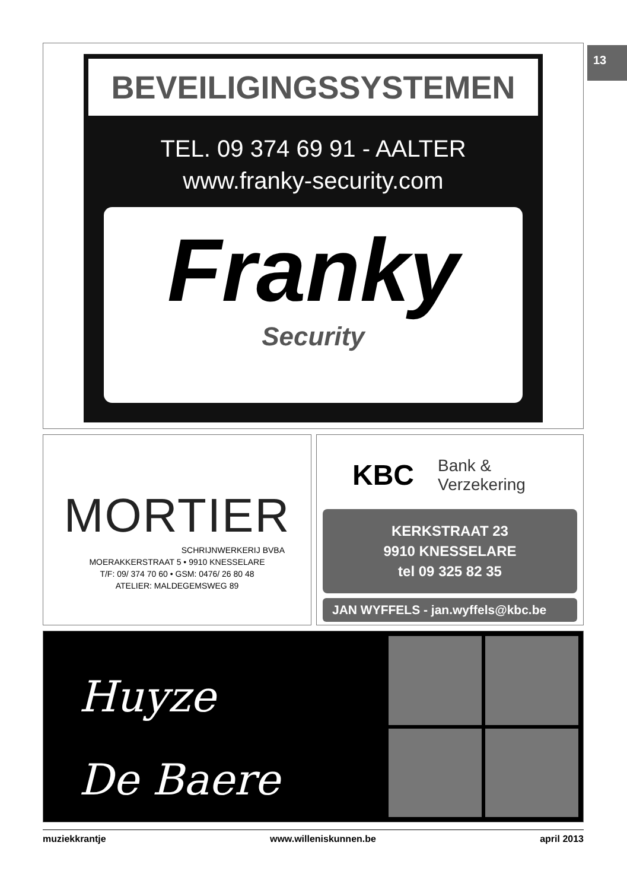13
BEVEILIGINGSSYSTEMEN
TEL. 09 374 69 91 - AALTER
www.franky-security.com
Franky
Security
MORTIER
SCHRIJNWERKERIJ BVBA
MOERAKKERSTRAAT 5 • 9910 KNESSELARE
T/F: 09/ 374 70 60 • GSM: 0476/ 26 80 48
ATELIER: MALDEGEMSWEG 89
KBC Bank &
Verzekering
KERKSTRAAT 23
9910 KNESSELARE
tel 09 325 82 35
JAN WYFFELS - jan.wyffels@kbc.be
Huyze
De Baere
muziekkrantje www.willeniskunnen.be april 2013